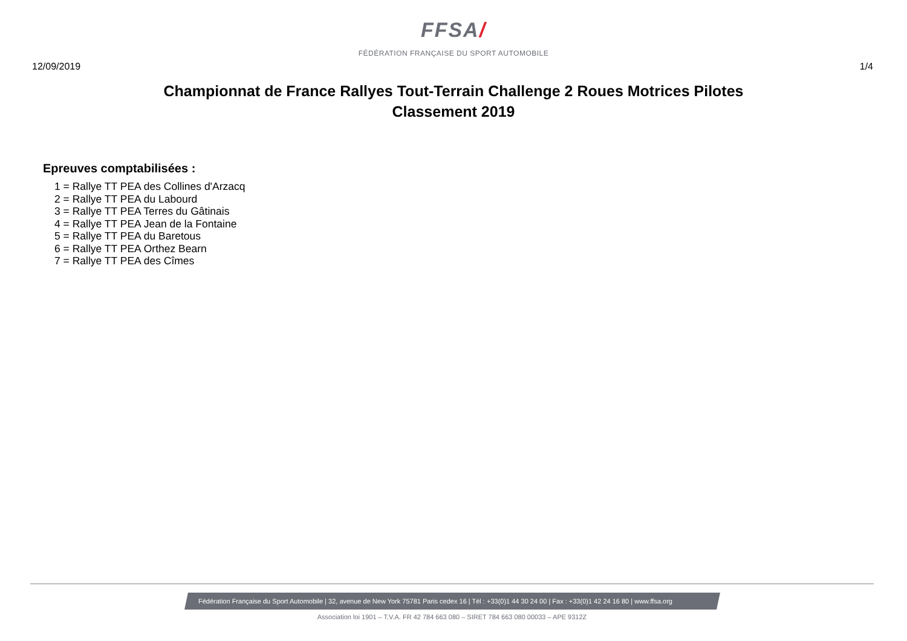FFSA/
FÉDÉRATION FRANÇAISE DU SPORT AUTOMOBILE
12/09/2019 1/4
Championnat de France Rallyes Tout-Terrain Challenge 2 Roues Motrices Pilotes
Classement 2019
Epreuves comptabilisées :
1 = Rallye TT PEA des Collines d'Arzacq
2 = Rallye TT PEA du Labourd
3 = Rallye TT PEA Terres du Gâtinais
4 = Rallye TT PEA Jean de la Fontaine
5 = Rallye TT PEA du Baretous
6 = Rallye TT PEA Orthez Bearn
7 = Rallye TT PEA des Cîmes
Fédération Française du Sport Automobile | 32, avenue de New York 75781 Paris cedex 16 | Tél : +33(0)1 44 30 24 00 | Fax : +33(0)1 42 24 16 80 | www.ffsa.org
Association loi 1901 – T.V.A. FR 42 784 663 080 – SIRET 784 663 080 00033 – APE 9312Z